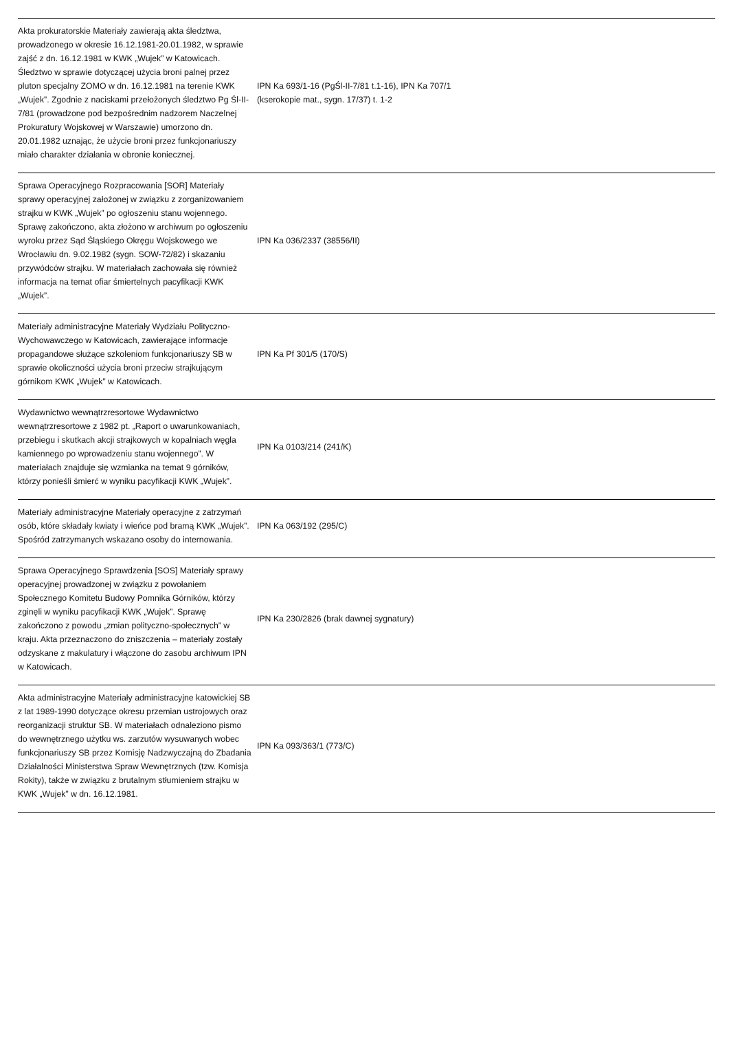| Akta prokuratorskie Materiały zawierają akta śledztwa, prowadzonego w okresie 16.12.1981-20.01.1982, w sprawie zajść z dn. 16.12.1981 w KWK „Wujek” w Katowicach. Śledztwo w sprawie dotyczącej użycia broni palnej przez pluton specjalny ZOMO w dn. 16.12.1981 na terenie KWK „Wujek”. Zgodnie z naciskami przełożonych śledztwo Pg Śl-II-7/81 (prowadzone pod bezpośrednim nadzorem Naczelnej Prokuratury Wojskowej w Warszawie) umorzono dn. 20.01.1982 uznając, że użycie broni przez funkcjonariuszy miało charakter działania w obronie koniecznej. | IPN Ka 693/1-16 (PgŚl-II-7/81 t.1-16), IPN Ka 707/1 (kserokopie mat., sygn. 17/37) t. 1-2 | |
| Sprawa Operacyjnego Rozpracowania [SOR] Materiały sprawy operacyjnej założonej w związku z zorganizowaniem strajku w KWK „Wujek” po ogłoszeniu stanu wojennego. Sprawę zakończono, akta złożono w archiwum po ogłoszeniu wyroku przez Sąd Śląskiego Okręgu Wojskowego we Wrocławiu dn. 9.02.1982 (sygn. SOW-72/82) i skazaniu przywódców strajku. W materiałach zachowała się również informacja na temat ofiar śmiertelnych pacyfikacji KWK „Wujek”. | IPN Ka 036/2337 (38556/II) | |
| Materiały administracyjne Materiały Wydziału Polityczno-Wychowawczego w Katowicach, zawierające informacje propagandowe służące szkoleniom funkcjonariuszy SB w sprawie okoliczności użycia broni przeciw strajkującym górnikom KWK „Wujek” w Katowicach. | IPN Ka Pf 301/5 (170/S) | |
| Wydawnictwo wewnątrzresortowe Wydawnictwo wewnątrzresortowe z 1982 pt. „Raport o uwarunkowaniach, przebiegu i skutkach akcji strajkowych w kopalniach węgla kamiennego po wprowadzeniu stanu wojennego”. W materiałach znajduje się wzmianka na temat 9 górników, którzy ponieśli śmierć w wyniku pacyfikacji KWK „Wujek”. | IPN Ka 0103/214 (241/K) | |
| Materiały administracyjne Materiały operacyjne z zatrzymań osób, które składały kwiaty i wieńce pod bramą KWK „Wujek”. Spośród zatrzymanych wskazano osoby do internowania. | IPN Ka 063/192 (295/C) | |
| Sprawa Operacyjnego Sprawdzenia [SOS] Materiały sprawy operacyjnej prowadzonej w związku z powołaniem Społecznego Komitetu Budowy Pomnika Górników, którzy zginęli w wyniku pacyfikacji KWK „Wujek”. Sprawę zakończono z powodu „zmian polityczno-społecznych” w kraju. Akta przeznaczono do zniszczenia – materiały zostały odzyskane z makulatury i włączone do zasobu archiwum IPN w Katowicach. | IPN Ka 230/2826 (brak dawnej sygnatury) | |
| Akta administracyjne Materiały administracyjne katowickiej SB z lat 1989-1990 dotyczące okresu przemian ustrojowych oraz reorganizacji struktur SB. W materiałach odnaleziono pismo do wewnętrznego użytku ws. zarzutów wysuwanych wobec funkcjonariuszy SB przez Komisję Nadzwyczajną do Zbadania Działalności Ministerstwa Spraw Wewnętrznych (tzw. Komisja Rokity), także w związku z brutalnym stłumieniem strajku w KWK „Wujek” w dn. 16.12.1981. | IPN Ka 093/363/1 (773/C) | |